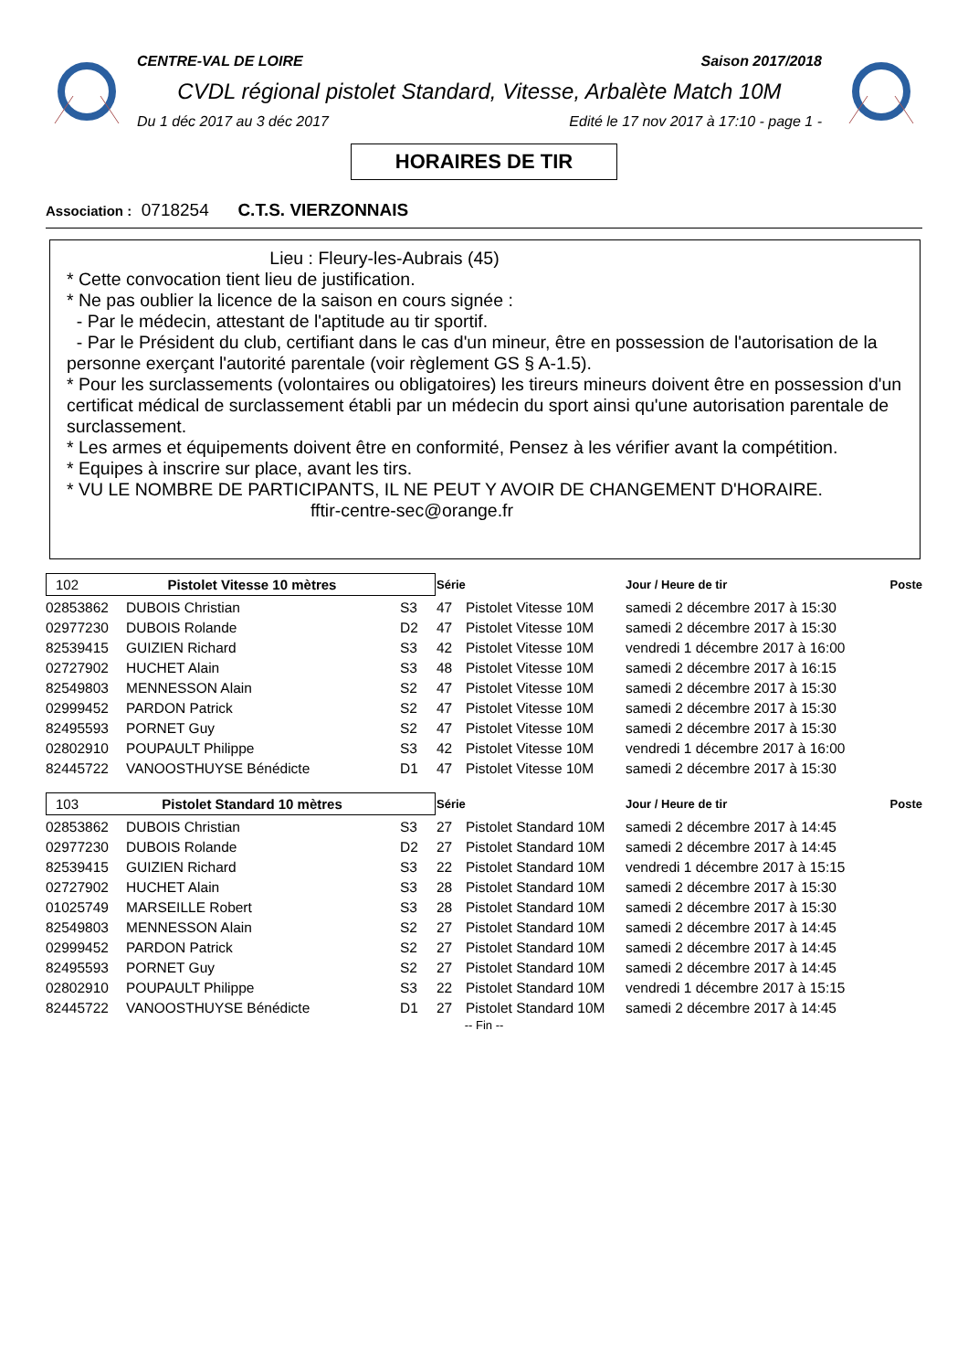CENTRE-VAL DE LOIRE Saison 2017/2018
CVDL régional pistolet Standard, Vitesse, Arbalète Match 10M
Du 1 déc 2017 au 3 déc 2017 Edité le 17 nov 2017 à 17:10 - page 1 -
HORAIRES DE TIR
Association : 0718254 C.T.S. VIERZONNAIS
Lieu : Fleury-les-Aubrais (45)
* Cette convocation tient lieu de justification.
* Ne pas oublier la licence de la saison en cours signée :
- Par le médecin, attestant de l'aptitude au tir sportif.
- Par le Président du club, certifiant dans le cas d'un mineur, être en possession de l'autorisation de la personne exerçant l'autorité parentale (voir règlement GS § A-1.5).
* Pour les surclassements (volontaires ou obligatoires) les tireurs mineurs doivent être en possession d'un certificat médical de surclassement établi par un médecin du sport ainsi qu'une autorisation parentale de surclassement.
* Les armes et équipements doivent être en conformité, Pensez à les vérifier avant la compétition.
* Equipes à inscrire sur place, avant les tirs.
* VU LE NOMBRE DE PARTICIPANTS, IL NE PEUT Y AVOIR DE CHANGEMENT D'HORAIRE.
fftir-centre-sec@orange.fr
| 102 Pistolet Vitesse 10 mètres | | | Série | | Jour / Heure de tir | Poste |
| 02853862 | DUBOIS Christian | S3 | 47 | Pistolet Vitesse 10M | samedi 2 décembre 2017 à 15:30 | |
| 02977230 | DUBOIS Rolande | D2 | 47 | Pistolet Vitesse 10M | samedi 2 décembre 2017 à 15:30 | |
| 82539415 | GUIZIEN Richard | S3 | 42 | Pistolet Vitesse 10M | vendredi 1 décembre 2017 à 16:00 | |
| 02727902 | HUCHET Alain | S3 | 48 | Pistolet Vitesse 10M | samedi 2 décembre 2017 à 16:15 | |
| 82549803 | MENNESSON Alain | S2 | 47 | Pistolet Vitesse 10M | samedi 2 décembre 2017 à 15:30 | |
| 02999452 | PARDON Patrick | S2 | 47 | Pistolet Vitesse 10M | samedi 2 décembre 2017 à 15:30 | |
| 82495593 | PORNET Guy | S2 | 47 | Pistolet Vitesse 10M | samedi 2 décembre 2017 à 15:30 | |
| 02802910 | POUPAULT Philippe | S3 | 42 | Pistolet Vitesse 10M | vendredi 1 décembre 2017 à 16:00 | |
| 82445722 | VANOOSTHUYSE Bénédicte | D1 | 47 | Pistolet Vitesse 10M | samedi 2 décembre 2017 à 15:30 | |
| 103 Pistolet Standard 10 mètres | | | Série | | Jour / Heure de tir | Poste |
| 02853862 | DUBOIS Christian | S3 | 27 | Pistolet Standard 10M | samedi 2 décembre 2017 à 14:45 | |
| 02977230 | DUBOIS Rolande | D2 | 27 | Pistolet Standard 10M | samedi 2 décembre 2017 à 14:45 | |
| 82539415 | GUIZIEN Richard | S3 | 22 | Pistolet Standard 10M | vendredi 1 décembre 2017 à 15:15 | |
| 02727902 | HUCHET Alain | S3 | 28 | Pistolet Standard 10M | samedi 2 décembre 2017 à 15:30 | |
| 01025749 | MARSEILLE Robert | S3 | 28 | Pistolet Standard 10M | samedi 2 décembre 2017 à 15:30 | |
| 82549803 | MENNESSON Alain | S2 | 27 | Pistolet Standard 10M | samedi 2 décembre 2017 à 14:45 | |
| 02999452 | PARDON Patrick | S2 | 27 | Pistolet Standard 10M | samedi 2 décembre 2017 à 14:45 | |
| 82495593 | PORNET Guy | S2 | 27 | Pistolet Standard 10M | samedi 2 décembre 2017 à 14:45 | |
| 02802910 | POUPAULT Philippe | S3 | 22 | Pistolet Standard 10M | vendredi 1 décembre 2017 à 15:15 | |
| 82445722 | VANOOSTHUYSE Bénédicte | D1 | 27 | Pistolet Standard 10M | samedi 2 décembre 2017 à 14:45 | |
-- Fin --